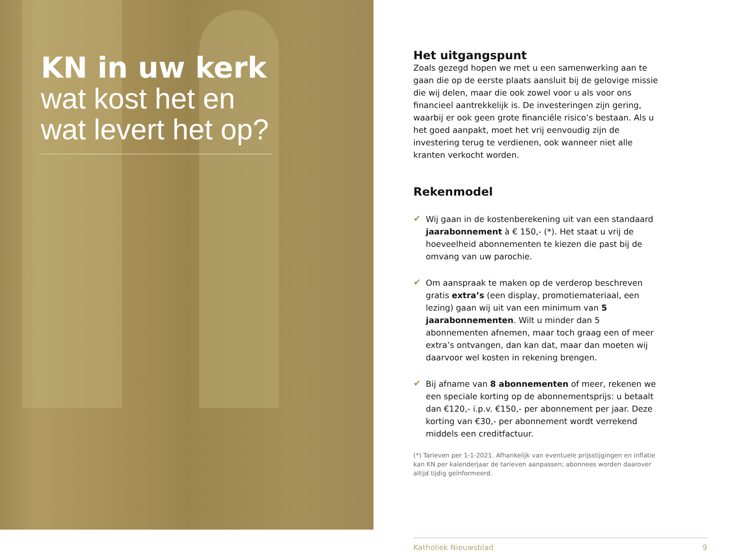KN in uw kerk
wat kost het en
wat levert het op?
Het uitgangspunt
Zoals gezegd hopen we met u een samenwerking aan te gaan die op de eerste plaats aansluit bij de gelovige missie die wij delen, maar die ook zowel voor u als voor ons financieel aantrekkelijk is. De investeringen zijn gering, waarbij er ook geen grote financiële risico’s bestaan. Als u het goed aanpakt, moet het vrij eenvoudig zijn de investering terug te verdienen, ook wanneer niet alle kranten verkocht worden.
Rekenmodel
✔
Wij gaan in de kostenberekening uit van een standaard jaarabonnement à € 150,- (*). Het staat u vrij de hoeveelheid abonnementen te kiezen die past bij de omvang van uw parochie.
✔
Om aanspraak te maken op de verderop beschreven gratis extra’s (een display, promotiemateriaal, een lezing) gaan wij uit van een minimum van 5 jaarabonnementen. Wilt u minder dan 5 abonnementen afnemen, maar toch graag een of meer extra’s ontvangen, dan kan dat, maar dan moeten wij daarvoor wel kosten in rekening brengen.
✔
Bij afname van 8 abonnementen of meer, rekenen we een speciale korting op de abonnementsprijs: u betaalt dan €120,- i.p.v. €150,- per abonnement per jaar. Deze korting van €30,- per abonnement wordt verrekend middels een creditfactuur.
(*) Tarieven per 1-1-2021. Afhankelijk van eventuele prijsstijgingen en inflatie kan KN per kalenderjaar de tarieven aanpassen; abonnees worden daarover altijd tijdig geïnformeerd.
Katholiek Nieuwsblad 9